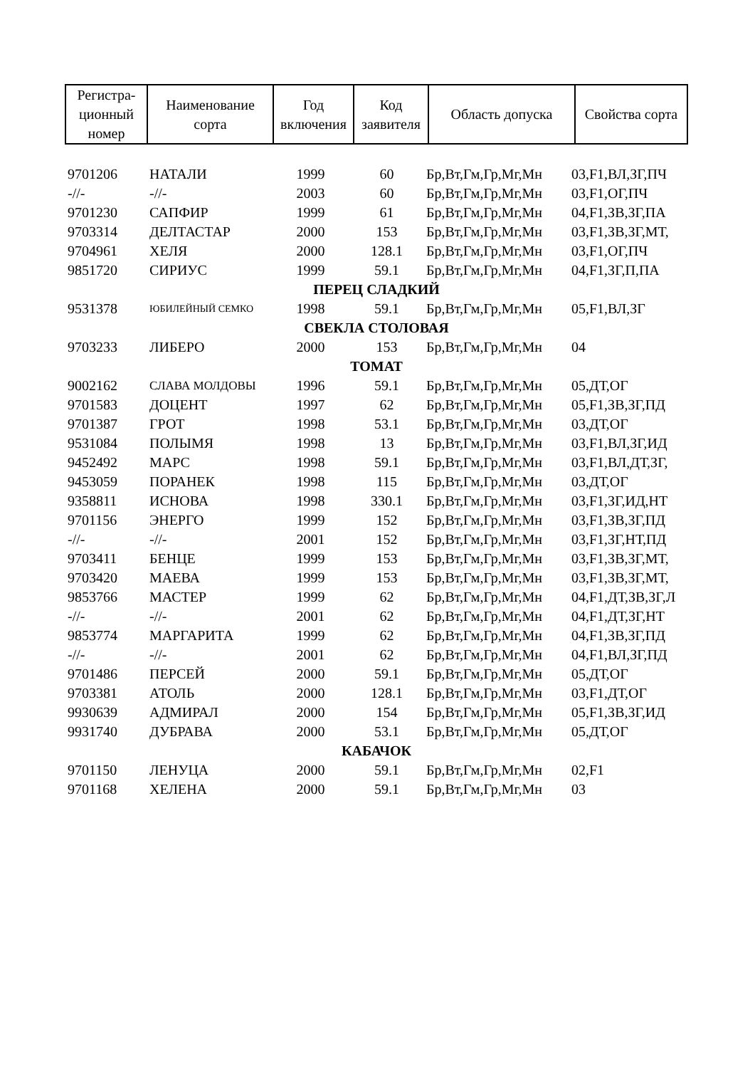| Регистра- ционный номер | Наименование сорта | Год включения | Код заявителя | Область допуска | Свойства сорта |
| --- | --- | --- | --- | --- | --- |
| 9701206 | НАТАЛИ | 1999 | 60 | Бр,Вт,Гм,Гр,Мг,Мн | 03,F1,ВЛ,ЗГ,ПЧ |
| -//- | -//- | 2003 | 60 | Бр,Вт,Гм,Гр,Мг,Мн | 03,F1,ОГ,ПЧ |
| 9701230 | САПФИР | 1999 | 61 | Бр,Вт,Гм,Гр,Мг,Мн | 04,F1,ЗВ,ЗГ,ПА |
| 9703314 | ДЕЛТАСТАР | 2000 | 153 | Бр,Вт,Гм,Гр,Мг,Мн | 03,F1,ЗВ,ЗГ,МТ, |
| 9704961 | ХЕЛЯ | 2000 | 128.1 | Бр,Вт,Гм,Гр,Мг,Мн | 03,F1,ОГ,ПЧ |
| 9851720 | СИРИУС | 1999 | 59.1 | Бр,Вт,Гм,Гр,Мг,Мн | 04,F1,ЗГ,П,ПА |
| ПЕРЕЦ СЛАДКИЙ | | | | | |
| 9531378 | ЮБИЛЕЙНЫЙ СЕМКО | 1998 | 59.1 | Бр,Вт,Гм,Гр,Мг,Мн | 05,F1,ВЛ,ЗГ |
| СВЕКЛА СТОЛОВАЯ | | | | | |
| 9703233 | ЛИБЕРО | 2000 | 153 | Бр,Вт,Гм,Гр,Мг,Мн | 04 |
| ТОМАТ | | | | | |
| 9002162 | СЛАВА МОЛДОВЫ | 1996 | 59.1 | Бр,Вт,Гм,Гр,Мг,Мн | 05,ДТ,ОГ |
| 9701583 | ДОЦЕНТ | 1997 | 62 | Бр,Вт,Гм,Гр,Мг,Мн | 05,F1,ЗВ,ЗГ,ПД |
| 9701387 | ГРОТ | 1998 | 53.1 | Бр,Вт,Гм,Гр,Мг,Мн | 03,ДТ,ОГ |
| 9531084 | ПОЛЫМЯ | 1998 | 13 | Бр,Вт,Гм,Гр,Мг,Мн | 03,F1,ВЛ,ЗГ,ИД |
| 9452492 | МАРС | 1998 | 59.1 | Бр,Вт,Гм,Гр,Мг,Мн | 03,F1,ВЛ,ДТ,ЗГ, |
| 9453059 | ПОРАНЕК | 1998 | 115 | Бр,Вт,Гм,Гр,Мг,Мн | 03,ДТ,ОГ |
| 9358811 | ИСНОВА | 1998 | 330.1 | Бр,Вт,Гм,Гр,Мг,Мн | 03,F1,ЗГ,ИД,НТ |
| 9701156 | ЭНЕРГО | 1999 | 152 | Бр,Вт,Гм,Гр,Мг,Мн | 03,F1,ЗВ,ЗГ,ПД |
| -//- | -//- | 2001 | 152 | Бр,Вт,Гм,Гр,Мг,Мн | 03,F1,ЗГ,НТ,ПД |
| 9703411 | БЕНЦЕ | 1999 | 153 | Бр,Вт,Гм,Гр,Мг,Мн | 03,F1,ЗВ,ЗГ,МТ, |
| 9703420 | МАЕВА | 1999 | 153 | Бр,Вт,Гм,Гр,Мг,Мн | 03,F1,ЗВ,ЗГ,МТ, |
| 9853766 | МАСТЕР | 1999 | 62 | Бр,Вт,Гм,Гр,Мг,Мн | 04,F1,ДТ,ЗВ,ЗГ,Л |
| -//- | -//- | 2001 | 62 | Бр,Вт,Гм,Гр,Мг,Мн | 04,F1,ДТ,ЗГ,НТ |
| 9853774 | МАРГАРИТА | 1999 | 62 | Бр,Вт,Гм,Гр,Мг,Мн | 04,F1,ЗВ,ЗГ,ПД |
| -//- | -//- | 2001 | 62 | Бр,Вт,Гм,Гр,Мг,Мн | 04,F1,ВЛ,ЗГ,ПД |
| 9701486 | ПЕРСЕЙ | 2000 | 59.1 | Бр,Вт,Гм,Гр,Мг,Мн | 05,ДТ,ОГ |
| 9703381 | АТОЛЬ | 2000 | 128.1 | Бр,Вт,Гм,Гр,Мг,Мн | 03,F1,ДТ,ОГ |
| 9930639 | АДМИРАЛ | 2000 | 154 | Бр,Вт,Гм,Гр,Мг,Мн | 05,F1,ЗВ,ЗГ,ИД |
| 9931740 | ДУБРАВА | 2000 | 53.1 | Бр,Вт,Гм,Гр,Мг,Мн | 05,ДТ,ОГ |
| КАБАЧОК | | | | | |
| 9701150 | ЛЕНУЦА | 2000 | 59.1 | Бр,Вт,Гм,Гр,Мг,Мн | 02,F1 |
| 9701168 | ХЕЛЕНА | 2000 | 59.1 | Бр,Вт,Гм,Гр,Мг,Мн | 03 |